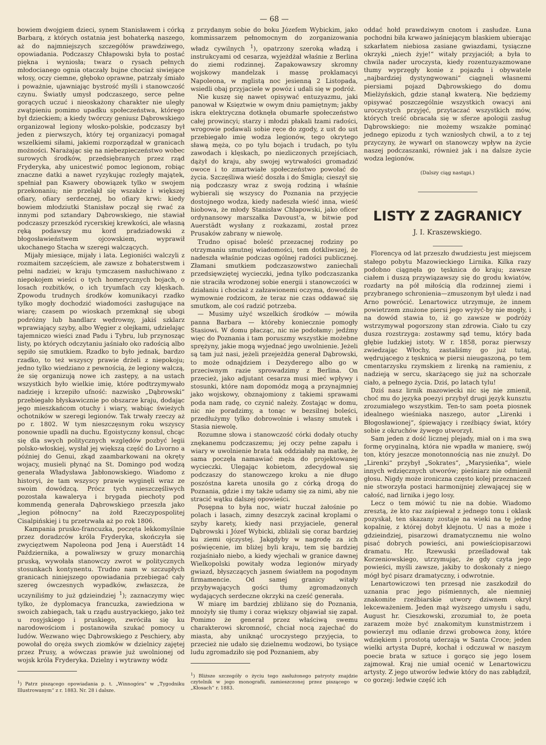— 68 —
bowiem dwojgiem dzieci, synem Stanisławem i córką Barbarą, z których ostatnia jest bohaterką naszego, aż do najmniejszych szczegółów prawdziwego, opowiadania. Podczaszy Chłapowski była to postać piękna i wyniosła; twarz o rysach pełnych młodocianego ognia otaczały bujne chociaż siwiejące włosy, oczy ciemne, głęboko oprawne, patrzały śmiało i poważnie, ujawniając bystrość myśli i stanowczość czynu. Światły umysł podczaszego, serce pełne gorących uczuć i nieoskażony charakter nie uległy zwątpieniu pomimo upadku społeczeństwa, którego był dzieckiem; a kiedy twórczy geniusz Dąbrowskiego organizował legiony włosko-polskie, podczaszy był jeden z pierwszych, który tej organizacyi pomagał wszelkiemi siłami, jakiemi rozporządzał w granicach możności. Narażając się na niebezpieczeństwo wobec surowych środków, przedsiębranych przez rząd Fryderyka, aby unicestwić pomoc legionom, robiąc znaczne datki a nawet ryzykując rozległy majątek, spełniał pan Ksawery obowiązek tylko w swojem przekonaniu; nie przeląkł się wszakże i większej ofiary, ofiary serdecznej, bo ofiary krwi: kiedy bowiem młodziutki Stanisław począł się rwać za innymi pod sztandary Dąbrowskiego, nie stawiał podczaszy przeszkód rycerskiej krewkości, ale własną ręką podawszy mu kord pradziadowski z błogosławieństwem ojcowskiem, wyprawił ukochanego Stacha w szeregi walczących.
Mijały miesiące, mijały i lata. Legioniści walczyli z rozmaitem szczęściem, ale zawsze z bohaterstwem i pełni nadziei; w kraju tymczasem nasłuchiwano z niepokojem wieści o tych homerycznych bojach, o losach rozbitków, o ich tryumfach czy klęskach. Zpowodu trudnych środków komunikacyi rzadko tylko mogły dochodzić wiadomości zasługujące na wiarę; czasem po wioskach przemknął się ubogi podróżny lub handlarz wędrowny, jakiś szklarz wprawiający szyby, albo Węgier z olejkami, udzielając tajemniczo wieści znad Padu i Tybru, lub przynosząc listy, po których odczytaniu jaśniało oko radością albo sępiło się smutkiem. Rzadko to było jednak, bardzo rzadko, to też wszyscy prawie drżeli z niepokoju; jedno tylko wiedziano z pewnością, że legiony walczą, że się organizują nowe ich zastępy, a na ustach wszystkich było wielkie imię, które podtrzymywało nadzieję i krzepiło ufność: nazwisko „Dąbrowski“ przebiegało błyskawicznie po obszarze kraju, dodając jego mieszkańcom otuchy i wiary, wabiąc świeżych ochotników w szeregi legionów. Tak trwały rzeczy aż po r. 1802. W tym nieszczęsnym roku wszyscy ponownie upadli na duchu. Egoistyczny konsul, chcąc się dla swych politycznych względów pozbyć legii polsko-włoskiej, wysłał jej większą część do Livorno a później do Genui, zkąd zaambarkowani na okręty wojacy, musieli płynąć na St. Domingo pod wodzą generała Władysława Jabłonowskiego. Wiadomo z historyi, że tam wszyscy prawie wyginęli wraz ze swoim dowódzcą. Prócz tych nieszczęśliwych pozostała kawalerya i brygada piechoty pod kommendą generała Dąbrowskiego przeszła jako „legion północny“ na żołd Rzeczypospolitej Cisalpińskiej i tu przetrwała aż po rok 1806.
Kampania prusko-francuzka, poczęta lekkomyślnie przez doradzców króla Fryderyka, skończyła się zwycięztwem Napoleona pod Jeną i Auerstädt 14 Października, a powaliwszy w gruzy monarchią pruską, wywołała stanowczy zwrot w politycznych stosunkach kontynentu. Trudno nam w szczupłych granicach niniejszego opowiadania przebiegać cały szereg ówczesnych wypadków, zwłaszcza, że uczyniliśmy to już gdzieindziej <sup>1</sup>); zaznaczymy więc tylko, że dyplomacya francuzka, zawiedziona w swoich zabiegach, tak u rządu austryackiego, jako też u rosyjskiego i pruskiego, zwróciła się ku narodowościom i postanowiła szukać pomocy u ludów. Wezwano więc Dąbrowskiego z Peschiery, aby powołał do oręża swych ziomków w dzielnicy zajętej przez Prusy, a wówczas prawie już uwolnionej od wojsk króla Fryderyka. Dzielny i wytrawny wódz
<sup>1</sup>) Patrz piszącego opowiadania p. t. „Winnogóra“ w „Tygodniku Illustrowanym“ z r. 1883. Nr. 28 i dalsze.
z przydanym sobie do boku Józefem Wybickim, jako kommissarzem pełnomocnym do zorganizowania władz cywilnych <sup>1</sup>), opatrzony szeroką władzą i instrukcyami od cesarza, wyjeżdżał właśnie z Berlina do ziemi rodzinnej. Zapakowawszy skromny wojskowy mandelzak i massę proklamacyi Napoleona, w mglistą noc jesienną 2 Listopada, wsiedli obaj przyjaciele w powóz i udali się w podróż.
Nie kuszę się nawet opisywać entuzyazmu, jaki panował w Księztwie w owym dniu pamiętnym; jakby iskra elektryczna dotknęła obumarłe społeczeństwo całej prowincyi; starzy i młodzi płakali łzami radości, wrogowie podawali sobie ręce do zgody, z ust do ust przebiegało imię wodza legionów, tego okrytego sławą męża, co po tylu bojach i trudach, po tylu zawodach i klęskach, po niezliczonych przejściach, dążył do kraju, aby swojej wytrwałości gromadzić owoce i to zmartwiałe społeczeństwo powołać do życia. Szczęśliwa wieść doszła i do Śmigla; cieszył się nią podczaszy wraz z swoją rodziną i właśnie wybierali się wszyscy do Poznania na przyjęcie dostojnego wodza, kiedy nadeszła wieść inna, wieść hiobowa, że młody Stanisław Chłapowski, jako oficer ordynansowy marszałka Davoust'a, w bitwie pod Auerstädt wysłany z rozkazami, został przez Prusaków zabrany w niewolę.
Trudno opisać boleść przezacnej rodziny po otrzymaniu smutnej wiadomości, tem dotkliwszej, że nadeszła właśnie podczas ogólnej radości publicznej. Złamani smutkiem podczaszowstwo zaniechali przedsięwziętej wycieczki, jedna tylko podczaszanka nie straciła wrodzonej sobie energii i stanowczości w działaniu i chociaż z załzawionemi oczyma, dowodziła wymownie rodzicom, że teraz nie czas oddawać się smutkom, ale coś radzić potrzeba.
— Musimy użyć wszelkich środków — mówiła panna Barbara — któreby koniecznie pomogły Stasiowi. W domu płacząc, nic nie podołamy: jedźmy więc do Poznania i tam poruszmy wszystkie możebne sprężyny, jakie mogą wyjednać jego uwolnienie. Jeżeli są tam już nasi, jeżeli przejeżdża generał Dąbrowski, to może odnajdziem i Dezyderego albo go w przeciwnym razie sprowadzimy z Berlina. On przecież, jako adjutant cesarza musi mieć wpływy i stosunki, które nam dopomódz mogą a przynajmniej jako wojskowy, obznajomiony z takiemi sprawami poda nam radę, co czynić należy. Zostając w domu, nic nie poradzimy, a tonąc w bezsilnej boleści, przedłużymy tylko dobrowolnie i własny smutek i Stasia niewolę.
Rozumne słowa i stanowczość córki dodały otuchy znękanemu podczaszemu; jej oczy pełne zapału i wiary w uwolnienie brata tak oddziałały na matkę, że sama poczęła namawiać męża do projektowanej wycieczki. Ulegając kobietom, zdecydował się podczaszy do stanowczego kroku a nie długo poszóstna kareta unosiła go z córką drogą do Poznania, gdzie i my także udamy się za nimi, aby nie stracić wątku dalszej opowieści.
Posępna to była noc, wiatr huczał żałośnie po polach i lasach, zimny deszczyk zacinał kroplami o szyby karety, kiedy nasi przyjaciele, generał Dąbrowski i Józef Wybicki, zbliżali się coraz bardziej ku ziemi ojczystej. Jakgdyby w nagrodę za ich poświęcenie, im bliżej byli kraju, tem się bardziej rozjaśniało niebo, a kiedy wjechali w granice dawnej Wielkopolski powitały wodza legionów miryady gwiazd, błyszczących jasnem światłem na pogodnym firmamencie. Od samej granicy witały przybywających gości tłumy zgromadzonych wydających serdeczne okrzyki na cześć generała.
W miarę im bardziej zbliżano się do Poznania, mnożyły się tłumy i coraz większy objawiał się zapał. Pomimo że generał przez właściwą swemu charakterowi skromność, chciał nocą zajechać do miasta, aby uniknąć uroczystego przyjęcia, to przecież nie udało się dzielnemu wodzowi, bo tysiące ludu zgromadziło się pod Poznaniem, aby
<sup>1</sup>) Bliższe szczegóły o życiu tego zasłużonego patryoty znajdzie czytelnik w jego monografii, zamieszczonej przez piszącego w „Kłosach“ r. 1883.
oddać hołd prawdziwym cnotom i zasłudze. Łuna pochodni biła krwawo jaśniejącym blaskiem ubierając szkarłatem niebiosa zasiane gwiazdami, tysiączne okrzyki „niech żyje!“ witały przyjaciół; a była to chwila nader uroczysta, kiedy rozentuzyazmowane tłumy wyprzęgły konie z pojazdu i obywatele „najbardziej dystyngwowani“ ciągnęli własnemi piersiami pojazd Dąbrowskiego do domu Mielżyńskich, gdzie stanął kwaterą. Nie będziemy opisywać poszczególnie wszystkich owacyi ani uroczystych przyjęć, przytaczać wszystkich mów, których treść obracała się w sferze apologii zasług Dąbrowskiego: nie możemy wszakże pominąć jednego epizodu z tych wzniosłych chwil, a to z tej przyczyny, że wywarł on stanowczy wpływ na życie naszej podczaszanki, również jak i na dalsze życie wodza legionów.
(Dalszy ciąg nastąpi.)
LISTY Z ZAGRANICY
J. I. Kraszewskiego.
Florencya od lat przeszło dwudziestu jest miejscem stałego pobytu Mazowieckiego Lirnika. Kilka razy podobno ciągnęła go tęsknica do kraju; zawsze ciałem i duszą przywiązawszy się do grodu kwiatów, rozdarty na pół miłością dla rodzinnej ziemi i przybranego schronienia—zmuszonym był uledz i nad Arno powrócić. Lenartowicz utrzymuje, że innem powietrzem znużone piersi jego wyżyć-by nie mogły, i na dowód stawia to, iż go zawsze w podróży wstrzymywał pogorszony stan zdrowia. Ciało tu czy dusza rozstrzyga: zostawmy sąd temu, który bada głębie ludzkiej istoty. W r. 1858, poraz pierwszy zwiedzając Włochy, zastaliśmy go już tutaj, wędrującego z tęsknicą w piersi nieugaszoną, po tem cmentarzysku rzymskiem z lirenką na ramieniu, z nadzieją w sercu, skarżącego się już na schorzałe ciało, a pełnego życia. Dziś, po latach tylu!
Dziś nasz lirnik mazowiecki nic się nie zmienił, choć mu do języka poezyi przybył drugi język kunsztu zrozumiałego wszystkim. Ten-to sam poeta piosnek idealnego wieśniaka naszego, autor „Lirenki i Błogosławionej“, śpiewający i rzeźbiący świat, który sobie z okruchów żywego utworzył.
Sam jeden z dość licznej plejady, miał on i ma swą formę oryginalną, która nie wpadła w manierę, swój ton, który jeszcze monotonnością nas nie znużył. Do „Lirenki“ przybył „Sokrates“, „Marysieńka“, wiele innych wdzięcznych utworów; pieśniarz nie odmienił głosu. Nigdy może ironiczna często kolej przeznaczeń nie stworzyła postaci harmonijniej zlewającej się w całość, nad lirnika i jego losy.
Lecz o tem mówić tu nie na dobie. Wiadomo zresztą, że kto raz zaśpiewał z jednego tonu i oklask pozyskał, ten skazany zostaje na wieki na tę jednę kopalnię, z której dobył klejnotu. U nas a może i gdzieindziej, pisarzowi dramatycznemu nie wolno pisać dobrych powieści, ani powieściopisarzowi dramatu. Hr. Rzewuski prześladował tak Korzeniowskiego, utrzymując, że gdy czyta jego powieści, myśli zawsze, jakiby to doskonały z niego mógł być pisarz dramatyczny, i odwrotnie.
Lenartowiczowi ten przesąd nie zaszkodził do uznania prac jego piśmiennych, ale niemniej znakomite rzeźbiarskie utwory dziwnem okrył lekceważeniem. Jeden mąż wyższego umysłu i sądu, August hr. Cieszkowski, zrozumiał to, że poeta zarazem może być znakomitym kunstmistrzem i powierzył mu odlanie drzwi grobowca żony, które wdziękiem i prostotą uderzają w Santa Croce; jeden wielki artysta Dupré, kochał i odczuwał w naszym poecie brata w sztuce i gorąco się jego losem zajmował. Kraj nie umiał ocenić w Lenartowiczu artysty. Z jego utworów ledwie który do nas zabłądził, co gorzej: ledwie część ich